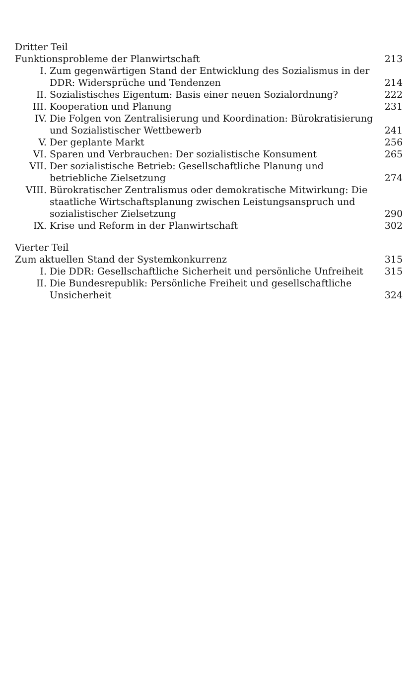Dritter Teil
Funktionsprobleme der Planwirtschaft
213
I. Zum gegenwärtigen Stand der Entwicklung des Sozialismus in der DDR: Widersprüche und Tendenzen
214
II. Sozialistisches Eigentum: Basis einer neuen Sozialordnung?
222
III. Kooperation und Planung 231
IV. Die Folgen von Zentralisierung und Koordination: Bürokratisierung und Sozialistischer Wettbewerb
241
V. Der geplante Markt 256
VI. Sparen und Verbrauchen: Der sozialistische Konsument
265
VII. Der sozialistische Betrieb: Gesellschaftliche Planung und betriebliche Zielsetzung
274
VIII. Bürokratischer Zentralismus oder demokratische Mitwirkung: Die staatliche Wirtschaftsplanung zwischen Leistungsanspruch und sozialistischer Zielsetzung
290
IX. Krise und Reform in der Planwirtschaft
302
Vierter Teil
Zum aktuellen Stand der Systemkonkurrenz
315
I. Die DDR: Gesellschaftliche Sicherheit und persönliche Unfreiheit
315
II. Die Bundesrepublik: Persönliche Freiheit und gesellschaftliche Unsicherheit
324